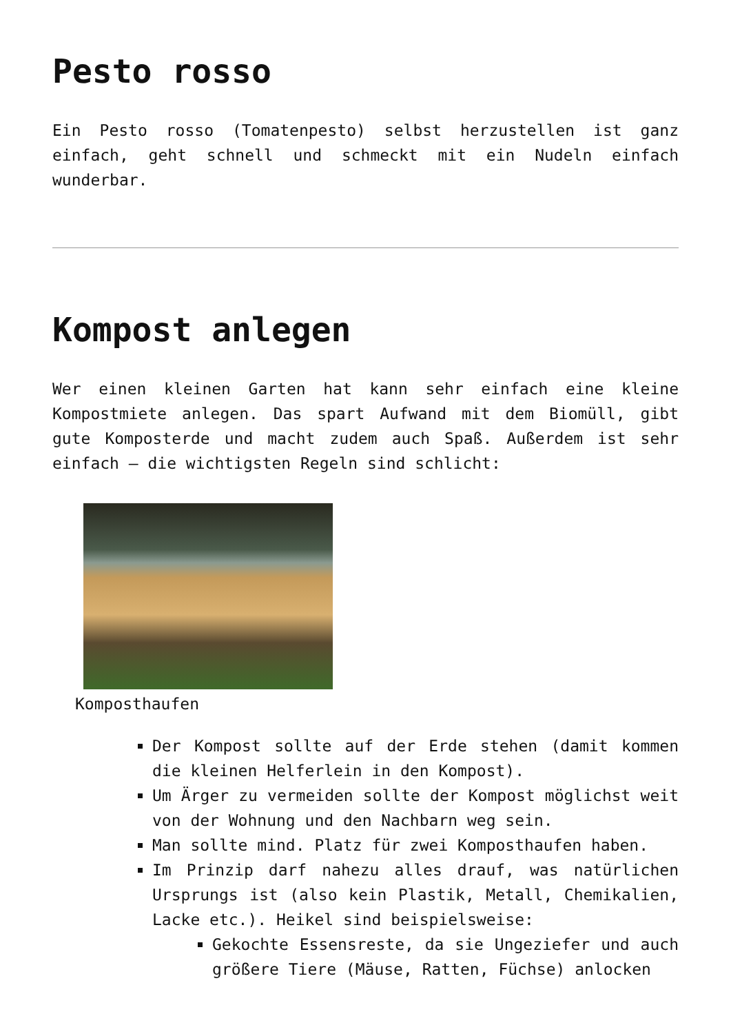Pesto rosso
Ein Pesto rosso (Tomatenpesto) selbst herzustellen ist ganz einfach, geht schnell und schmeckt mit ein Nudeln einfach wunderbar.
Kompost anlegen
Wer einen kleinen Garten hat kann sehr einfach eine kleine Kompostmiete anlegen. Das spart Aufwand mit dem Biomüll, gibt gute Komposterde und macht zudem auch Spaß. Außerdem ist sehr einfach – die wichtigsten Regeln sind schlicht:
Komposthaufen
Der Kompost sollte auf der Erde stehen (damit kommen die kleinen Helferlein in den Kompost).
Um Ärger zu vermeiden sollte der Kompost möglichst weit von der Wohnung und den Nachbarn weg sein.
Man sollte mind. Platz für zwei Komposthaufen haben.
Im Prinzip darf nahezu alles drauf, was natürlichen Ursprungs ist (also kein Plastik, Metall, Chemikalien, Lacke etc.). Heikel sind beispielsweise:
Gekochte Essensreste, da sie Ungeziefer und auch größere Tiere (Mäuse, Ratten, Füchse) anlocken